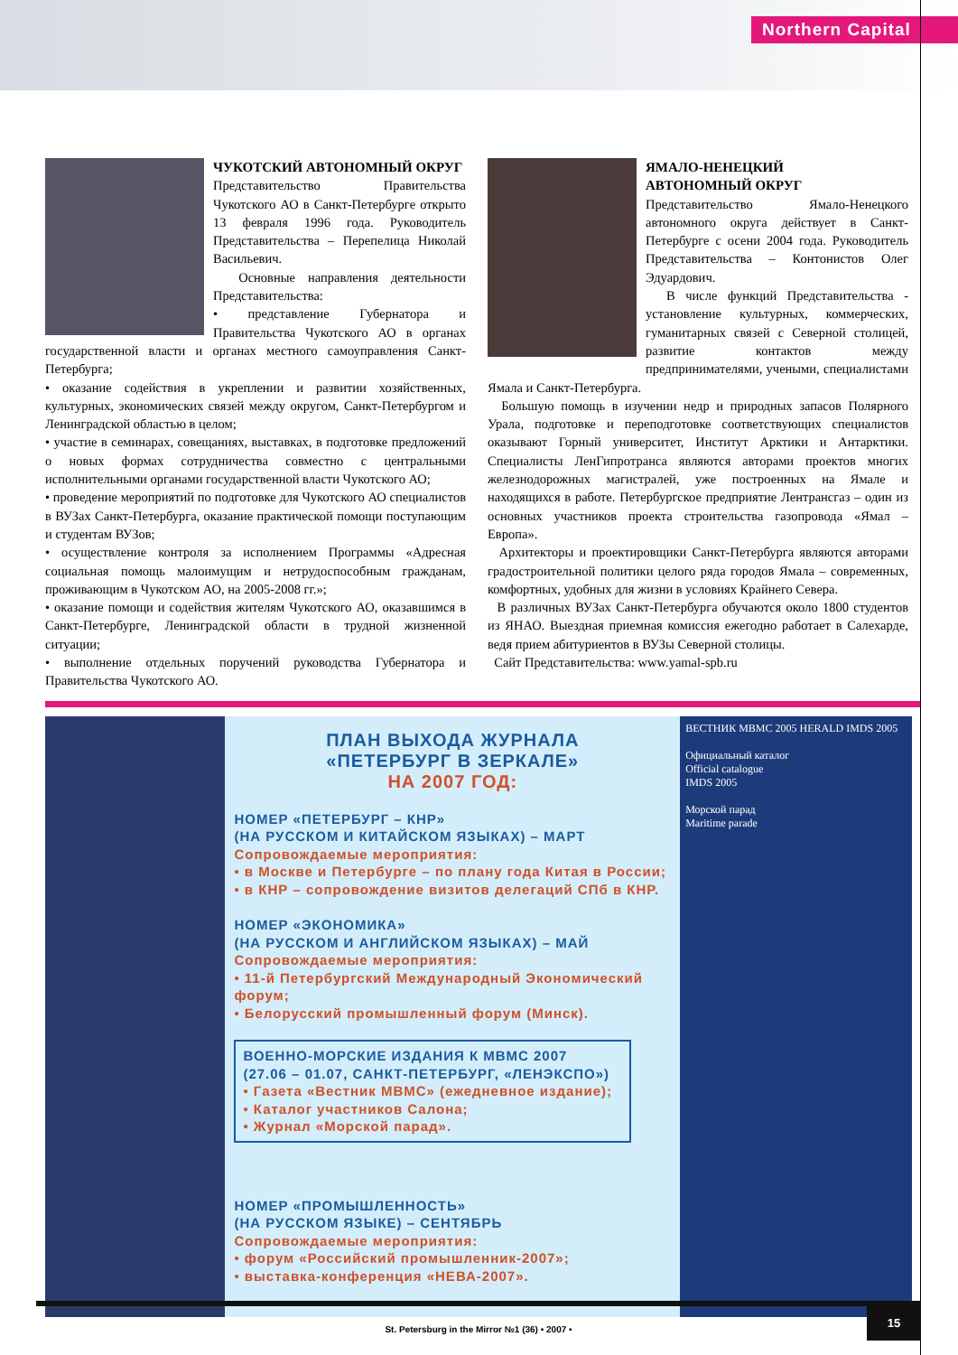Northern Capital
ЧУКОТСКИЙ АВТОНОМНЫЙ ОКРУГ
Представительство Правительства Чукотского АО в Санкт-Петербурге открыто 13 февраля 1996 года. Руководитель Представительства – Перепелица Николай Васильевич.
Основные направления деятельности Представительства:
• представление Губернатора и Правительства Чукотского АО в органах государственной власти и органах местного самоуправления Санкт-Петербурга;
• оказание содействия в укреплении и развитии хозяйственных, культурных, экономических связей между округом, Санкт-Петербургом и Ленинградской областью в целом;
• участие в семинарах, совещаниях, выставках, в подготовке предложений о новых формах сотрудничества совместно с центральными исполнительными органами государственной власти Чукотского АО;
• проведение мероприятий по подготовке для Чукотского АО специалистов в ВУЗах Санкт-Петербурга, оказание практической помощи поступающим и студентам ВУЗов;
• осуществление контроля за исполнением Программы «Адресная социальная помощь малоимущим и нетрудоспособным гражданам, проживающим в Чукотском АО, на 2005-2008 гг.»;
• оказание помощи и содействия жителям Чукотского АО, оказавшимся в Санкт-Петербурге, Ленинградской области в трудной жизненной ситуации;
• выполнение отдельных поручений руководства Губернатора и Правительства Чукотского АО.
ЯМАЛО-НЕНЕЦКИЙ
АВТОНОМНЫЙ ОКРУГ
Представительство Ямало-Ненецкого автономного округа действует в Санкт-Петербурге с осени 2004 года. Руководитель Представительства – Контонистов Олег Эдуардович.
В числе функций Представительства - установление культурных, коммерческих, гуманитарных связей с Северной столицей, развитие контактов между предпринимателями, учеными, специалистами Ямала и Санкт-Петербурга.
Большую помощь в изучении недр и природных запасов Полярного Урала, подготовке и переподготовке соответствующих специалистов оказывают Горный университет, Институт Арктики и Антарктики. Специалисты ЛенГипротранса являются авторами проектов многих железнодорожных магистралей, уже построенных на Ямале и находящихся в работе. Петербургское предприятие Лентрансгаз – один из основных участников проекта строительства газопровода «Ямал – Европа».
Архитекторы и проектировщики Санкт-Петербурга являются авторами градостроительной политики целого ряда городов Ямала – современных, комфортных, удобных для жизни в условиях Крайнего Севера.
В различных ВУЗах Санкт-Петербурга обучаются около 1800 студентов из ЯНАО. Выездная приемная комиссия ежегодно работает в Салехарде, ведя прием абитуриентов в ВУЗы Северной столицы.
Сайт Представительства: www.yamal-spb.ru
ПЛАН ВЫХОДА ЖУРНАЛА
«ПЕТЕРБУРГ В ЗЕРКАЛЕ»
НА 2007 ГОД:
НОМЕР «ПЕТЕРБУРГ – КНР»
(НА РУССКОМ И КИТАЙСКОМ ЯЗЫКАХ) – МАРТ
Сопровождаемые мероприятия:
• в Москве и Петербурге – по плану года Китая в России;
• в КНР – сопровождение визитов делегаций СПб в КНР.
НОМЕР «ЭКОНОМИКА»
(НА РУССКОМ И АНГЛИЙСКОМ ЯЗЫКАХ) – МАЙ
Сопровождаемые мероприятия:
• 11-й Петербургский Международный Экономический форум;
• Белорусский промышленный форум (Минск).
ВОЕННО-МОРСКИЕ ИЗДАНИЯ К МВМС 2007
(27.06 – 01.07, САНКТ-ПЕТЕРБУРГ, «ЛЕНЭКСПО»)
• Газета «Вестник МВМС» (ежедневное издание);
• Каталог участников Салона;
• Журнал «Морской парад».
НОМЕР «ПРОМЫШЛЕННОСТЬ»
(НА РУССКОМ ЯЗЫКЕ) – СЕНТЯБРЬ
Сопровождаемые мероприятия:
• форум «Российский промышленник-2007»;
• выставка-конференция «НЕВА-2007».
ВЕСТНИК МВМС 2005 HERALD IMDS 2005
Официальный каталог
Official catalogue
IMDS 2005
Морской парад
Maritime parade
St. Petersburg in the Mirror №1 (36) • 2007 •
15